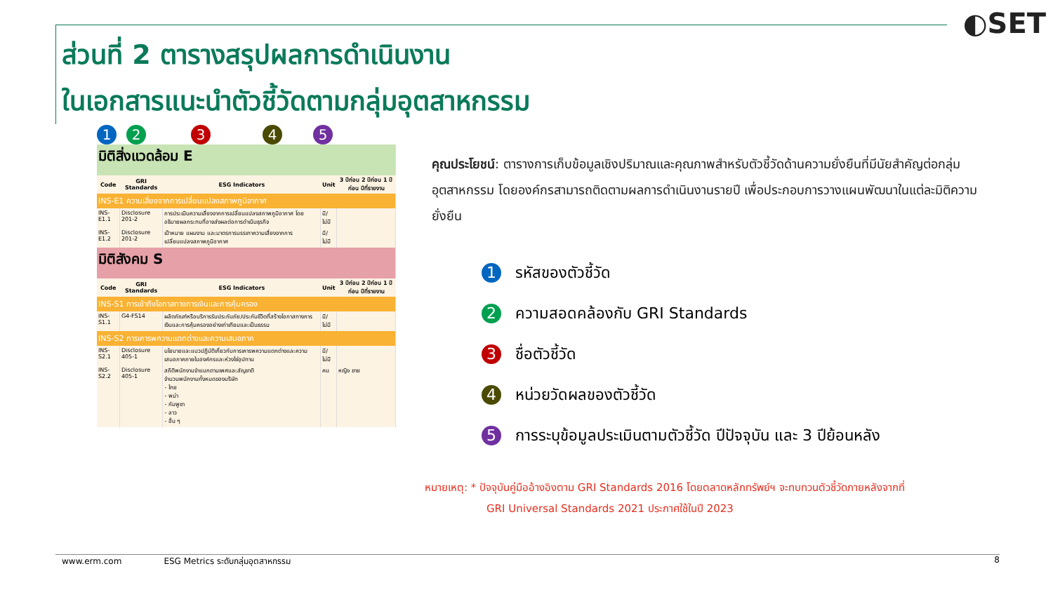◐SET
ส่วนที่ 2 ตารางสรุปผลการดำเนินงาน
ในเอกสารแนะนำตัวชี้วัดตามกลุ่มอุตสาหกรรม
12345
| มิติสิ่งแวดล้อม E | | | | |
| Code | GRI Standards | ESG Indicators | Unit | 3 ปีก่อน 2 ปีก่อน 1 ปีก่อน ปีที่รายงาน |
| INS-E1 ความเสี่ยงจากการเปลี่ยนแปลงสภาพภูมิอากาศ | | | | |
| INS-E1.1 | Disclosure 201-2 | การประเมินความเสี่ยงจากการเปลี่ยนแปลงสภาพภูมิอากาศ โดยอธิบายผลกระทบที่อาจส่งผลต่อการดำเนินธุรกิจ | มี/ไม่มี | |
| INS-E1.2 | Disclosure 201-2 | เป้าหมาย แผนงาน และมาตรการบรรเทาความเสี่ยงจากการเปลี่ยนแปลงสภาพภูมิอากาศ | มี/ไม่มี | |
| มิติสังคม S | | | | |
| Code | GRI Standards | ESG Indicators | Unit | 3 ปีก่อน 2 ปีก่อน 1 ปีก่อน ปีที่รายงาน |
| INS-S1 การเข้าถึงโอกาสทางการเงินและการคุ้มครอง | | | | |
| INS-S1.1 | G4-FS14 | ผลิตภัณฑ์หรือบริการรับประกันภัย/ประกันชีวิตที่สร้างโอกาสทางการเงินและการคุ้มครองอย่างเท่าเทียมและเป็นธรรม | มี/ไม่มี | |
| INS-S2 การเคารพความแตกต่างและความเสมอภาค | | | | |
| INS-S2.1 | Disclosure 405-1 | นโยบายและแนวปฏิบัติเกี่ยวกับการเคารพความแตกต่างและความเสมอภาคภายในองค์กรและห่วงโซ่อุปทาน | มี/ไม่มี | |
| INS-S2.2 | Disclosure 405-1 | สถิติพนักงานจำแนกตามเพศและสัญชาติ จำนวนพนักงานทั้งหมดของบริษัท - ไทย - พม่า - กัมพูชา - ลาว - อื่น ๆ | คน | หญิง ชาย |
คุณประโยชน์: ตารางการเก็บข้อมูลเชิงปริมาณและคุณภาพสำหรับตัวชี้วัดด้านความยั่งยืนที่มีนัยสำคัญต่อกลุ่มอุตสาหกรรม โดยองค์กรสามารถติดตามผลการดำเนินงานรายปี เพื่อประกอบการวางแผนพัฒนาในแต่ละมิติความยั่งยืน
1 รหัสของตัวชี้วัด
2 ความสอดคล้องกับ GRI Standards
3 ชื่อตัวชี้วัด
4 หน่วยวัดผลของตัวชี้วัด
5 การระบุข้อมูลประเมินตามตัวชี้วัด ปีปัจจุบัน และ 3 ปีย้อนหลัง
หมายเหตุ: * ปัจจุบันคู่มืออ้างอิงตาม GRI Standards 2016 โดยตลาดหลักทรัพย์ฯ จะทบทวนตัวชี้วัดภายหลังจากที่
GRI Universal Standards 2021 ประกาศใช้ในปี 2023
www.erm.com ESG Metrics ระดับกลุ่มอุตสาหกรรม 8